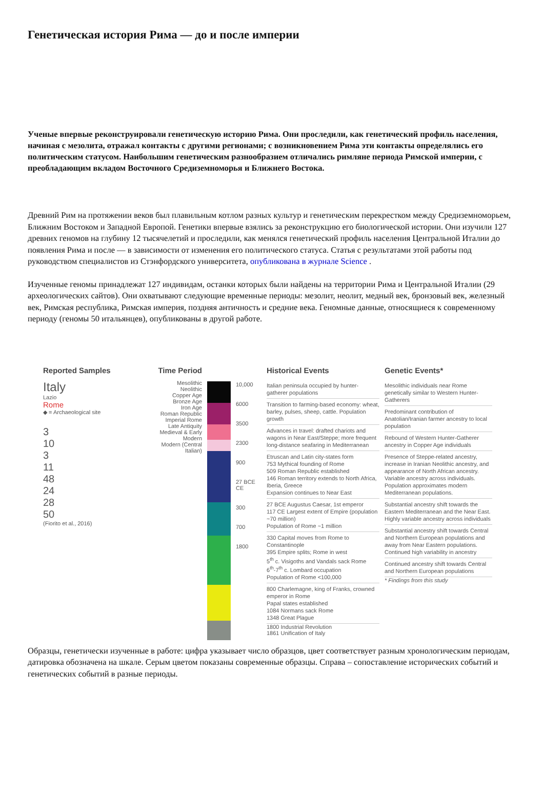Генетическая история Рима — до и после империи
Ученые впервые реконструировали генетическую историю Рима. Они проследили, как генетический профиль населения, начиная с мезолита, отражал контакты с другими регионами; с возникновением Рима эти контакты определялись его политическим статусом. Наибольшим генетическим разнообразием отличались римляне периода Римской империи, с преобладающим вкладом Восточного Средиземноморья и Ближнего Востока.
Древний Рим на протяжении веков был плавильным котлом разных культур и генетическим перекрестком между Средиземноморьем, Ближним Востоком и Западной Европой. Генетики впервые взялись за реконструкцию его биологической истории. Они изучили 127 древних геномов на глубину 12 тысячелетий и проследили, как менялся генетический профиль населения Центральной Италии до появления Рима и после — в зависимости от изменения его политического статуса. Статья с результатами этой работы под руководством специалистов из Стэнфордского университета, опубликована в журнале Science .
Изученные геномы принадлежат 127 индивидам, останки которых были найдены на территории Рима и Центральной Италии (29 археологических сайтов). Они охватывают следующие временные периоды: мезолит, неолит, медный век, бронзовый век, железный век, Римская республика, Римская империя, поздняя античность и средние века. Геномные данные, относящиеся к современному периоду (геномы 50 итальянцев), опубликованы в другой работе.
Reported Samples
Italy
Lazio
Rome
◆ = Archaeological site
3
10
3
11
48
24
28
50
(Fiorito et al., 2016)
Time Period
Mesolithic
Neolithic
Copper Age
Bronze Age
Iron Age
Roman Republic
Imperial Rome
Late Antiquity
Medieval & Early Modern
Modern (Central Italian)
10,000
6000
3500
2300
900
27 BCE CE
300
700
1800
Historical Events
Italian peninsula occupied by hunter-gatherer populations
Transition to farming-based economy: wheat, barley, pulses, sheep, cattle. Population growth
Advances in travel: drafted chariots and wagons in Near East/Steppe; more frequent long-distance seafaring in Mediterranean
Etruscan and Latin city-states form
753 Mythical founding of Rome
509 Roman Republic established
146 Roman territory extends to North Africa, Iberia, Greece
Expansion continues to Near East
27 BCE Augustus Caesar, 1st emperor
117 CE Largest extent of Empire (population ~70 million)
Population of Rome ~1 million
330 Capital moves from Rome to Constantinople
395 Empire splits; Rome in west
5<sup>th</sup> c. Visigoths and Vandals sack Rome
6<sup>th</sup>-7<sup>th</sup> c. Lombard occupation
Population of Rome <100,000
800 Charlemagne, king of Franks, crowned emperor in Rome
Papal states established
1084 Normans sack Rome
1348 Great Plague
1800 Industrial Revolution
1861 Unification of Italy
Genetic Events*
Mesolithic individuals near Rome genetically similar to Western Hunter-Gatherers
Predominant contribution of Anatolian/Iranian farmer ancestry to local population
Rebound of Western Hunter-Gatherer ancestry in Copper Age individuals
Presence of Steppe-related ancestry, increase in Iranian Neolithic ancestry, and appearance of North African ancestry. Variable ancestry across individuals. Population approximates modern Mediterranean populations.
Substantial ancestry shift towards the Eastern Mediterranean and the Near East. Highly variable ancestry across individuals
Substantial ancestry shift towards Central and Northern European populations and away from Near Eastern populations. Continued high variability in ancestry
Continued ancestry shift towards Central and Northern European populations
* Findings from this study
Образцы, генетически изученные в работе: цифра указывает число образцов, цвет соответствует разным хронологическим периодам, датировка обозначена на шкале. Серым цветом показаны современные образцы. Справа – сопоставление исторических событий и генетических событий в разные периоды.